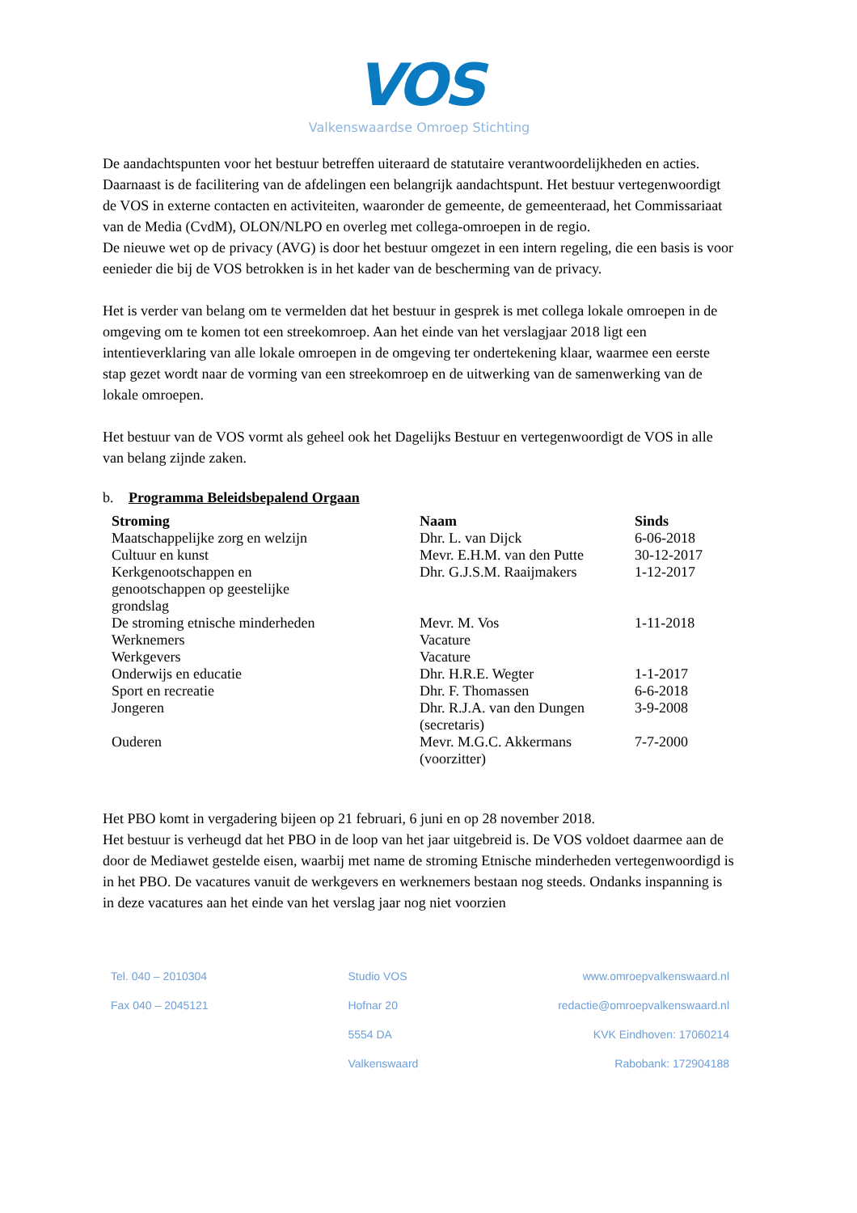VOS
Valkenswaardse Omroep Stichting
De aandachtspunten voor het bestuur betreffen uiteraard de statutaire verantwoordelijkheden en acties. Daarnaast is de facilitering van de afdelingen een belangrijk aandachtspunt. Het bestuur vertegenwoordigt de VOS in externe contacten en activiteiten, waaronder de gemeente, de gemeenteraad, het Commissariaat van de Media (CvdM), OLON/NLPO en overleg met collega-omroepen in de regio.
De nieuwe wet op de privacy (AVG) is door het bestuur omgezet in een intern regeling, die een basis is voor eenieder die bij de VOS betrokken is in het kader van de bescherming van de privacy.
Het is verder van belang om te vermelden dat het bestuur in gesprek is met collega lokale omroepen in de omgeving om te komen tot een streekomroep. Aan het einde van het verslagjaar 2018 ligt een intentieverklaring van alle lokale omroepen in de omgeving ter ondertekening klaar, waarmee een eerste stap gezet wordt naar de vorming van een streekomroep en de uitwerking van de samenwerking van de lokale omroepen.
Het bestuur van de VOS vormt als geheel ook het Dagelijks Bestuur en vertegenwoordigt de VOS in alle van belang zijnde zaken.
b. Programma Beleidsbepalend Orgaan
| Stroming | Naam | Sinds |
| --- | --- | --- |
| Maatschappelijke zorg en welzijn | Dhr. L. van Dijck | 6-06-2018 |
| Cultuur en kunst | Mevr. E.H.M. van den Putte | 30-12-2017 |
| Kerkgenootschappen en genootschappen op geestelijke grondslag | Dhr. G.J.S.M. Raaijmakers | 1-12-2017 |
| De stroming etnische minderheden | Mevr. M. Vos | 1-11-2018 |
| Werknemers | Vacature | |
| Werkgevers | Vacature | |
| Onderwijs en educatie | Dhr. H.R.E. Wegter | 1-1-2017 |
| Sport en recreatie | Dhr. F. Thomassen | 6-6-2018 |
| Jongeren | Dhr. R.J.A. van den Dungen (secretaris) | 3-9-2008 |
| Ouderen | Mevr. M.G.C. Akkermans (voorzitter) | 7-7-2000 |
Het PBO komt in vergadering bijeen op 21 februari, 6 juni en op 28 november 2018.
Het bestuur is verheugd dat het PBO in de loop van het jaar uitgebreid is. De VOS voldoet daarmee aan de door de Mediawet gestelde eisen, waarbij met name de stroming Etnische minderheden vertegenwoordigd is in het PBO. De vacatures vanuit de werkgevers en werknemers bestaan nog steeds. Ondanks inspanning is in deze vacatures aan het einde van het verslag jaar nog niet voorzien
Tel. 040 – 2010304
Fax 040 – 2045121
Studio VOS
Hofnar 20
5554 DA
Valkenswaard
www.omroepvalkenswaard.nl
redactie@omroepvalkenswaard.nl
KVK Eindhoven: 17060214
Rabobank: 172904188